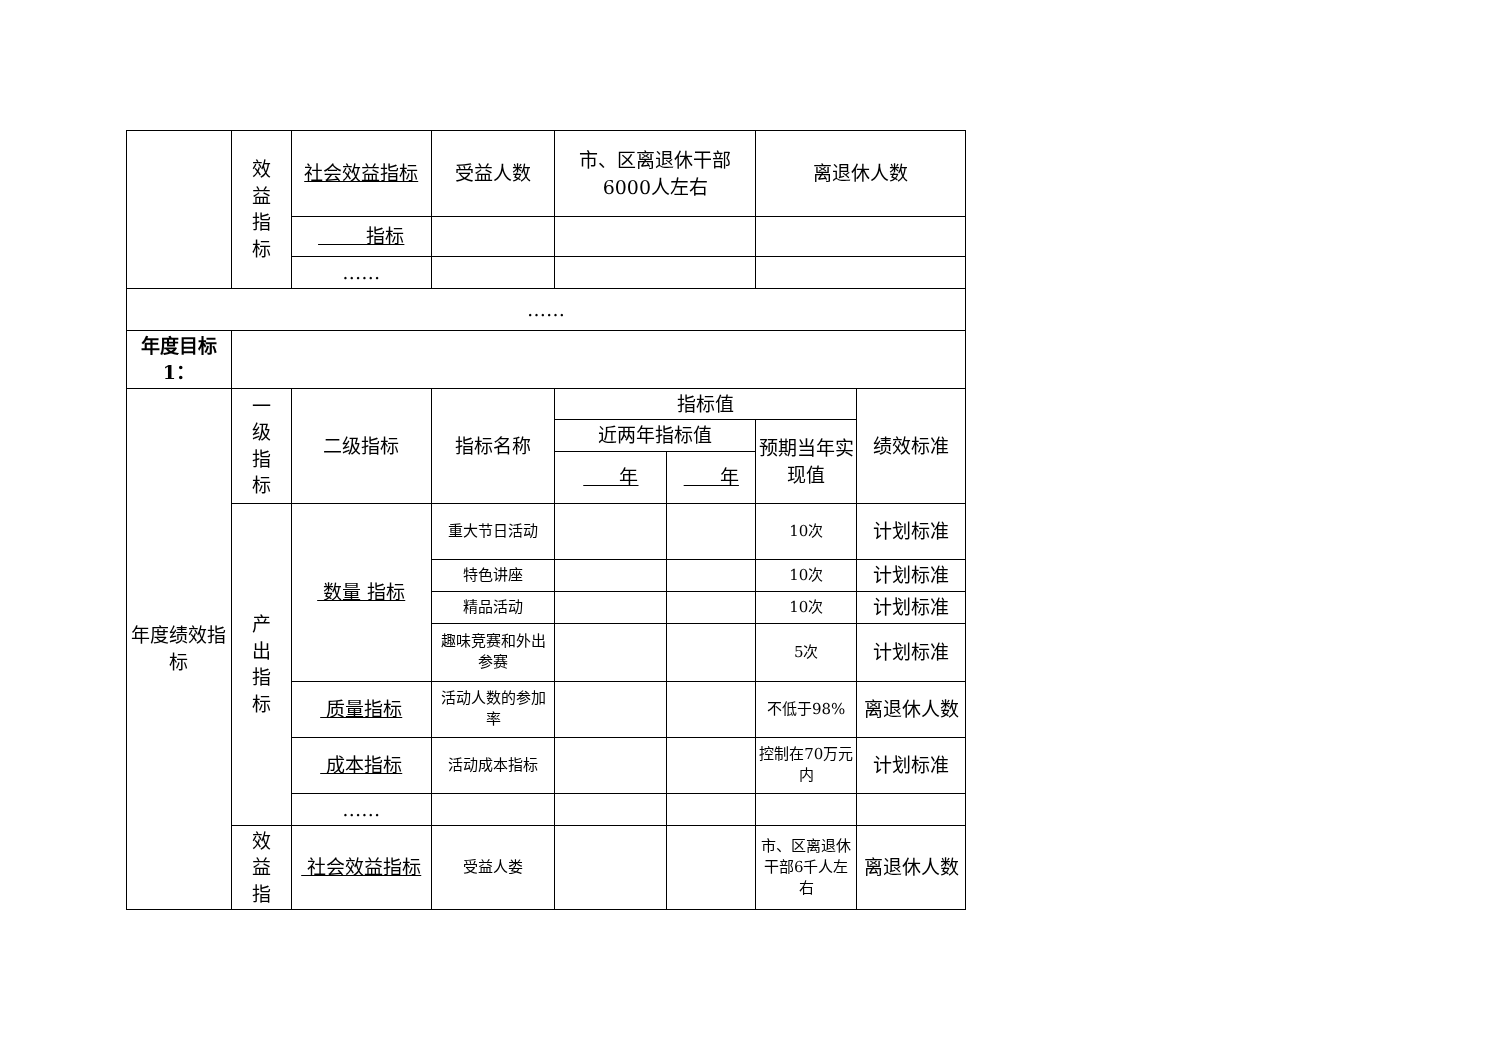| | 效 益 指 标 | 社会效益指标 | 受益人数 | 市、区离退休干部6000人左右 | | 离退休人数 | |
| | | 指标 | | | | | |
| | | …… | | | | | |
| …… | | | | | | | |
| 年度目标1： | | | | | | | |
| 年度绩效指标 | 一 级 指 标 | 二级指标 | 指标名称 | 指标值 | | | 绩效标准 |
| | | | | 近两年指标值 | | 预期当年实现值 | |
| | | | | 年 | 年 | | |
| | 产 出 指 标 | 数量 指标 | 重大节日活动 | | | 10次 | 计划标准 |
| | | | 特色讲座 | | | 10次 | 计划标准 |
| | | | 精品活动 | | | 10次 | 计划标准 |
| | | | 趣味竞赛和外出参赛 | | | 5次 | 计划标准 |
| | | 质量指标 | 活动人数的参加率 | | | 不低于98% | 离退休人数 |
| | | 成本指标 | 活动成本指标 | | | 控制在70万元内 | 计划标准 |
| | | …… | | | | | |
| | 效 益 指 | 社会效益指标 | 受益人娄 | | | 市、区离退休干部6千人左右 | 离退休人数 |